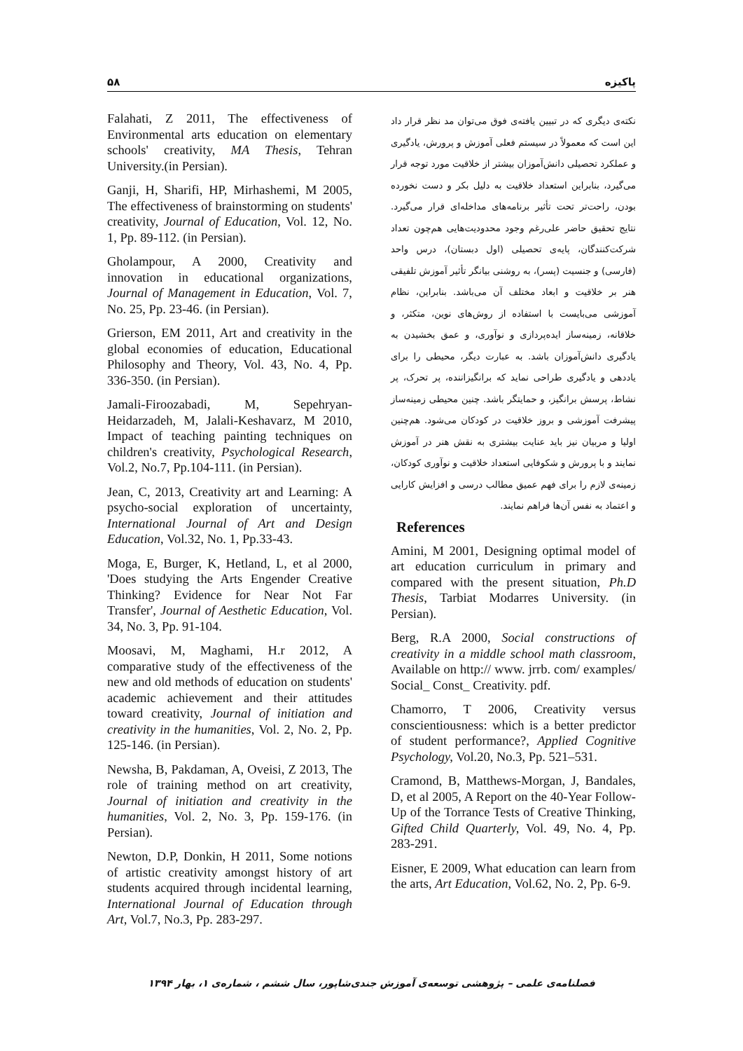۵۸ پاکیزه
نکته‌ی دیگری که در تبیین یافته‌ی فوق می‌توان مد نظر قرار داد این است که معمولاً در سیستم فعلی آموزش و پرورش، یادگیری و عملکرد تحصیلی دانش‌آموزان بیشتر از خلاقیت مورد توجه قرار می‌گیرد، بنابراین استعداد خلاقیت به دلیل بکر و دست نخورده بودن، راحت‌تر تحت تأثیر برنامه‌های مداخله‌ای قرار می‌گیرد. نتایج تحقیق حاضر علی‌رغم وجود محدودیت‌هایی هم‌چون تعداد شرکت‌کنندگان، پایه‌ی تحصیلی (اول دبستان)، درس واحد (فارسی) و جنسیت (پسر)، به روشنی بیانگر تأثیر آموزش تلفیقی هنر بر خلاقیت و ابعاد مختلف آن می‌باشد. بنابراین، نظام آموزشی می‌بایست با استفاده از روش‌های نوین، متکثر، و خلاقانه، زمینه‌ساز ایده‌پردازی و نوآوری، و عمق بخشیدن به یادگیری دانش‌آموزان باشد. به عبارت دیگر، محیطی را برای یاددهی و یادگیری طراحی نماید که برانگیزاننده، پر تحرک، پر نشاط، پرسش برانگیز، و حمایتگر باشد. چنین محیطی زمینه‌ساز پیشرفت آموزشی و بروز خلاقیت در کودکان می‌شود. هم‌چنین اولیا و مربیان نیز باید عنایت بیشتری به نقش هنر در آموزش نمایند و با پرورش و شکوفایی استعداد خلاقیت و نوآوری کودکان، زمینه‌ی لازم را برای فهم عمیق مطالب درسی و افزایش کارایی و اعتماد به نفس آن‌ها فراهم نمایند.
References
Amini, M 2001, Designing optimal model of art education curriculum in primary and compared with the present situation, Ph.D Thesis, Tarbiat Modarres University. (in Persian).
Berg, R.A 2000, Social constructions of creativity in a middle school math classroom, Available on http:// www. jrrb. com/ examples/ Social_ Const_ Creativity. pdf.
Chamorro, T 2006, Creativity versus conscientiousness: which is a better predictor of student performance?, Applied Cognitive Psychology, Vol.20, No.3, Pp. 521–531.
Cramond, B, Matthews-Morgan, J, Bandales, D, et al 2005, A Report on the 40-Year Follow-Up of the Torrance Tests of Creative Thinking, Gifted Child Quarterly, Vol. 49, No. 4, Pp. 283-291.
Eisner, E 2009, What education can learn from the arts, Art Education, Vol.62, No. 2, Pp. 6-9.
Falahati, Z 2011, The effectiveness of Environmental arts education on elementary schools' creativity, MA Thesis, Tehran University.(in Persian).
Ganji, H, Sharifi, HP, Mirhashemi, M 2005, The effectiveness of brainstorming on students' creativity, Journal of Education, Vol. 12, No. 1, Pp. 89-112. (in Persian).
Gholampour, A 2000, Creativity and innovation in educational organizations, Journal of Management in Education, Vol. 7, No. 25, Pp. 23-46. (in Persian).
Grierson, EM 2011, Art and creativity in the global economies of education, Educational Philosophy and Theory, Vol. 43, No. 4, Pp. 336-350. (in Persian).
Jamali-Firoozabadi, M, Sepehryan-Heidarzadeh, M, Jalali-Keshavarz, M 2010, Impact of teaching painting techniques on children's creativity, Psychological Research, Vol.2, No.7, Pp.104-111. (in Persian).
Jean, C, 2013, Creativity art and Learning: A psycho-social exploration of uncertainty, International Journal of Art and Design Education, Vol.32, No. 1, Pp.33-43.
Moga, E, Burger, K, Hetland, L, et al 2000, 'Does studying the Arts Engender Creative Thinking? Evidence for Near Not Far Transfer', Journal of Aesthetic Education, Vol. 34, No. 3, Pp. 91-104.
Moosavi, M, Maghami, H.r 2012, A comparative study of the effectiveness of the new and old methods of education on students' academic achievement and their attitudes toward creativity, Journal of initiation and creativity in the humanities, Vol. 2, No. 2, Pp. 125-146. (in Persian).
Newsha, B, Pakdaman, A, Oveisi, Z 2013, The role of training method on art creativity, Journal of initiation and creativity in the humanities, Vol. 2, No. 3, Pp. 159-176. (in Persian).
Newton, D.P, Donkin, H 2011, Some notions of artistic creativity amongst history of art students acquired through incidental learning, International Journal of Education through Art, Vol.7, No.3, Pp. 283-297.
فصلنامه‌ی علمی – پژوهشی توسعه‌ی آموزش جندی‌شاپور، سال ششم ، شماره‌ی ۱، بهار ۱۳۹۴